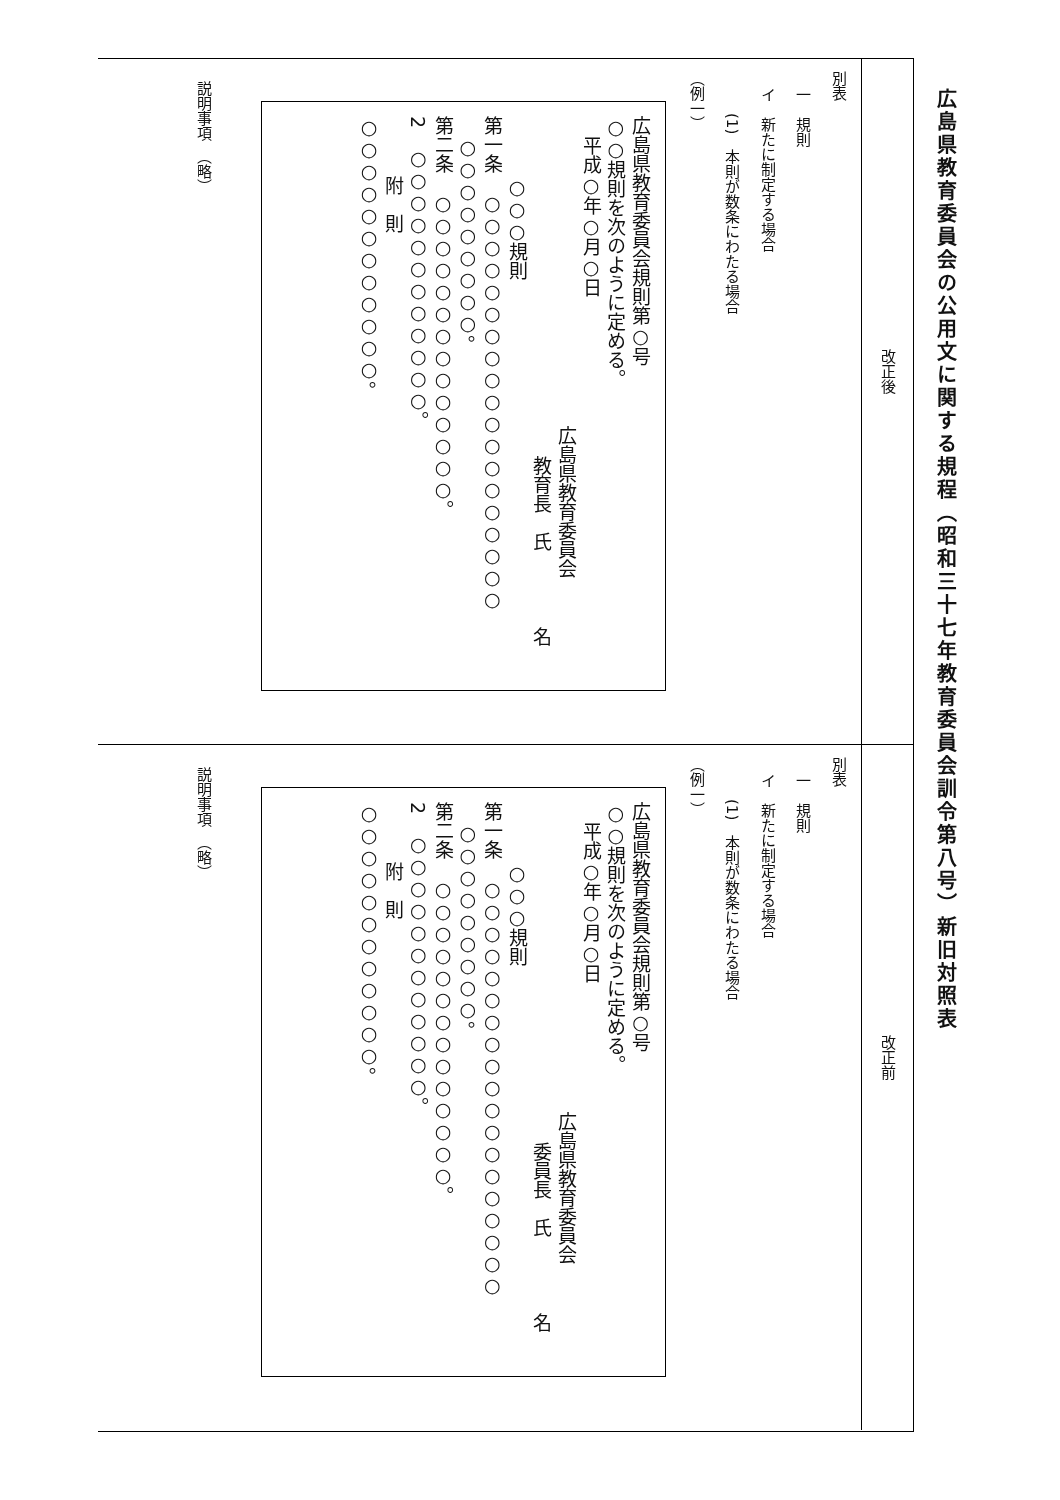広島県教育委員会の公用文に関する規程（昭和三十七年教育委員会訓令第八号）新旧対照表
改正後
別表
一　規則
イ　新たに制定する場合
(1)　本則が数条にわたる場合
（例一）
広島県教育委員会規則第○号
○○規則を次のように定める。
平成○年○月○日
広島県教育委員会
教育長　氏　　　　名
○○○規則
第一条　○○○○○○○○○○○○○○○○○○○
○○○○○○○○○。
第二条　○○○○○○○○○○○○○○。
2　○○○○○○○○○○○○。
附　則
○○○○○○○○○○○○。
説明事項　（略）
改正前
別表
一　規則
イ　新たに制定する場合
(1)　本則が数条にわたる場合
（例一）
広島県教育委員会規則第○号
○○規則を次のように定める。
平成○年○月○日
広島県教育委員会
委員長　氏　　　　名
○○○規則
第一条　○○○○○○○○○○○○○○○○○○○
○○○○○○○○○。
第二条　○○○○○○○○○○○○○○。
2　○○○○○○○○○○○○。
附　則
○○○○○○○○○○○○。
説明事項　（略）